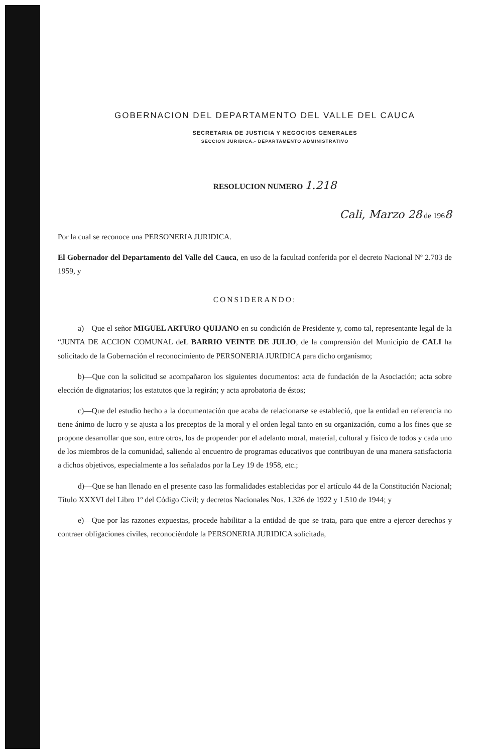GOBERNACION DEL DEPARTAMENTO DEL VALLE DEL CAUCA
SECRETARIA DE JUSTICIA Y NEGOCIOS GENERALES
SECCION JURIDICA.- DEPARTAMENTO ADMINISTRATIVO
RESOLUCION NUMERO 1.218
Cali, Marzo 28 de 1968
Por la cual se reconoce una PERSONERIA JURIDICA.
El Gobernador del Departamento del Valle del Cauca, en uso de la facultad conferida por el decreto Nacional Nº 2.703 de 1959, y
CONSIDERANDO:
a)—Que el señor MIGUEL ARTURO QUIJANO en su condición de Presidente y, como tal, representante legal de la “JUNTA DE ACCION COMUNAL deL BARRIO VEINTE DE JULIO, de la comprensión del Municipio de CALI ha solicitado de la Gobernación el reconocimiento de PERSONERIA JURIDICA para dicho organismo;
b)—Que con la solicitud se acompañaron los siguientes documentos: acta de fundación de la Asociación; acta sobre elección de dignatarios; los estatutos que la regirán; y acta aprobatoria de éstos;
c)—Que del estudio hecho a la documentación que acaba de relacionarse se estableció, que la entidad en referencia no tiene ánimo de lucro y se ajusta a los preceptos de la moral y el orden legal tanto en su organización, como a los fines que se propone desarrollar que son, entre otros, los de propender por el adelanto moral, material, cultural y físico de todos y cada uno de los miembros de la comunidad, saliendo al encuentro de programas educativos que contribuyan de una manera satisfactoria a dichos objetivos, especialmente a los señalados por la Ley 19 de 1958, etc.;
d)—Que se han llenado en el presente caso las formalidades establecidas por el artículo 44 de la Constitución Nacional; Título XXXVI del Libro 1º del Código Civil; y decretos Nacionales Nos. 1.326 de 1922 y 1.510 de 1944; y
e)—Que por las razones expuestas, procede habilitar a la entidad de que se trata, para que entre a ejercer derechos y contraer obligaciones civiles, reconociéndole la PERSONERIA JURIDICA solicitada,